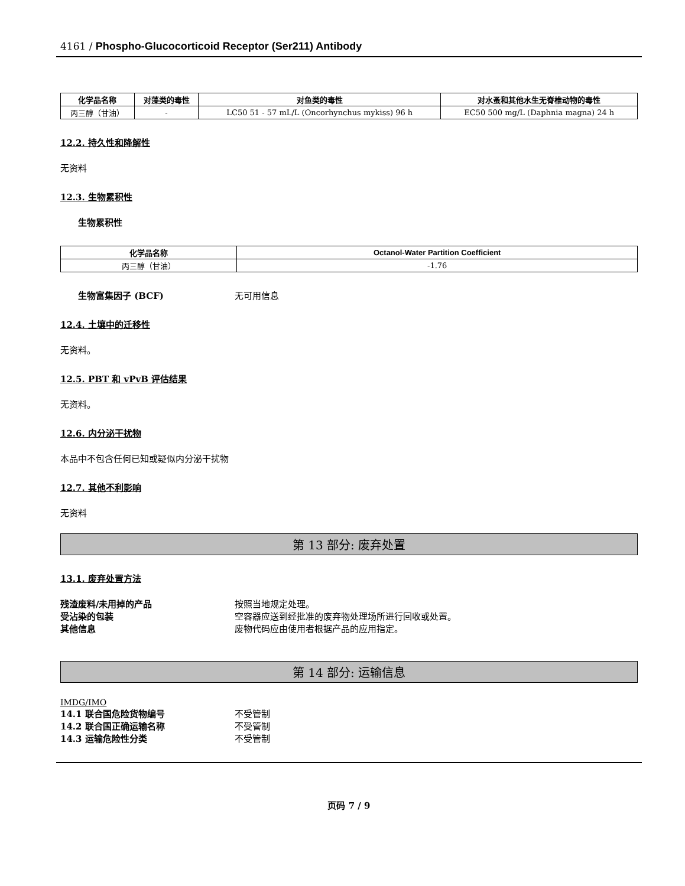4161 / Phospho-Glucocorticoid Receptor (Ser211) Antibody
| 化学品名称 | 对藻类的毒性 | 对鱼类的毒性 | 对水蚤和其他水生无脊椎动物的毒性 |
| --- | --- | --- | --- |
| 丙三醇（甘油） | - | LC50 51 - 57 mL/L (Oncorhynchus mykiss) 96 h | EC50 500 mg/L (Daphnia magna) 24 h |
12.2. 持久性和降解性
无资料
12.3. 生物累积性
生物累积性
| 化学品名称 | Octanol-Water Partition Coefficient |
| --- | --- |
| 丙三醇（甘油） | -1.76 |
生物富集因子 (BCF) 无可用信息
12.4. 土壤中的迁移性
无资料。
12.5. PBT 和 vPvB 评估结果
无资料。
12.6. 内分泌干扰物
本品中不包含任何已知或疑似内分泌干扰物
12.7. 其他不利影响
无资料
第 13 部分: 废弃处置
13.1. 废弃处置方法
残渣废料/未用掉的产品 按照当地规定处理。
受沾染的包装 空容器应送到经批准的废弃物处理场所进行回收或处置。
其他信息 废物代码应由使用者根据产品的应用指定。
第 14 部分: 运输信息
IMDG/IMO
14.1 联合国危险货物编号 不受管制
14.2 联合国正确运输名称 不受管制
14.3 运输危险性分类 不受管制
页码 7 / 9